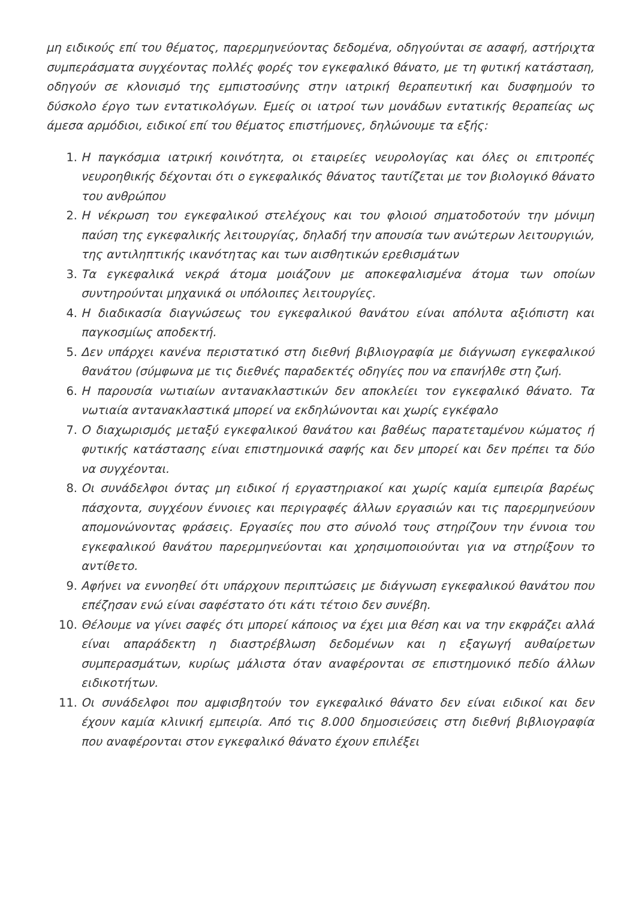μη ειδικούς επί του θέματος, παρερμηνεύοντας δεδομένα, οδηγούνται σε ασαφή, αστήριχτα συμπεράσματα συγχέοντας πολλές φορές τον εγκεφαλικό θάνατο, με τη φυτική κατάσταση, οδηγούν σε κλονισμό της εμπιστοσύνης στην ιατρική θεραπευτική και δυσφημούν το δύσκολο έργο των εντατικολόγων. Εμείς οι ιατροί των μονάδων εντατικής θεραπείας ως άμεσα αρμόδιοι, ειδικοί επί του θέματος επιστήμονες, δηλώνουμε τα εξής:
1. Η παγκόσμια ιατρική κοινότητα, οι εταιρείες νευρολογίας και όλες οι επιτροπές νευροηθικής δέχονται ότι ο εγκεφαλικός θάνατος ταυτίζεται με τον βιολογικό θάνατο του ανθρώπου
2. Η νέκρωση του εγκεφαλικού στελέχους και του φλοιού σηματοδοτούν την μόνιμη παύση της εγκεφαλικής λειτουργίας, δηλαδή την απουσία των ανώτερων λειτουργιών, της αντιληπτικής ικανότητας και των αισθητικών ερεθισμάτων
3. Τα εγκεφαλικά νεκρά άτομα μοιάζουν με αποκεφαλισμένα άτομα των οποίων συντηρούνται μηχανικά οι υπόλοιπες λειτουργίες.
4. Η διαδικασία διαγνώσεως του εγκεφαλικού θανάτου είναι απόλυτα αξιόπιστη και παγκοσμίως αποδεκτή.
5. Δεν υπάρχει κανένα περιστατικό στη διεθνή βιβλιογραφία με διάγνωση εγκεφαλικού θανάτου (σύμφωνα με τις διεθνές παραδεκτές οδηγίες που να επανήλθε στη ζωή.
6. Η παρουσία νωτιαίων αντανακλαστικών δεν αποκλείει τον εγκεφαλικό θάνατο. Τα νωτιαία αντανακλαστικά μπορεί να εκδηλώνονται και χωρίς εγκέφαλο
7. Ο διαχωρισμός μεταξύ εγκεφαλικού θανάτου και βαθέως παρατεταμένου κώματος ή φυτικής κατάστασης είναι επιστημονικά σαφής και δεν μπορεί και δεν πρέπει τα δύο να συγχέονται.
8. Οι συνάδελφοι όντας μη ειδικοί ή εργαστηριακοί και χωρίς καμία εμπειρία βαρέως πάσχοντα, συγχέουν έννοιες και περιγραφές άλλων εργασιών και τις παρερμηνεύουν απομονώνοντας φράσεις. Εργασίες που στο σύνολό τους στηρίζουν την έννοια του εγκεφαλικού θανάτου παρερμηνεύονται και χρησιμοποιούνται για να στηρίξουν το αντίθετο.
9. Αφήνει να εννοηθεί ότι υπάρχουν περιπτώσεις με διάγνωση εγκεφαλικού θανάτου που επέζησαν ενώ είναι σαφέστατο ότι κάτι τέτοιο δεν συνέβη.
10. Θέλουμε να γίνει σαφές ότι μπορεί κάποιος να έχει μια θέση και να την εκφράζει αλλά είναι απαράδεκτη η διαστρέβλωση δεδομένων και η εξαγωγή αυθαίρετων συμπερασμάτων, κυρίως μάλιστα όταν αναφέρονται σε επιστημονικό πεδίο άλλων ειδικοτήτων.
11. Οι συνάδελφοι που αμφισβητούν τον εγκεφαλικό θάνατο δεν είναι ειδικοί και δεν έχουν καμία κλινική εμπειρία. Από τις 8.000 δημοσιεύσεις στη διεθνή βιβλιογραφία που αναφέρονται στον εγκεφαλικό θάνατο έχουν επιλέξει